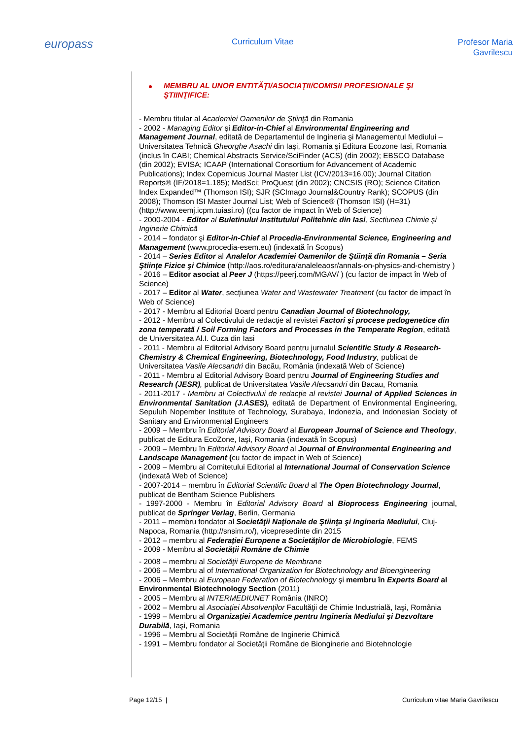europass
Curriculum Vitae
Profesor Maria Gavrilescu
MEMBRU AL UNOR ENTITĂŢI/ASOCIAŢII/COMISII PROFESIONALE ŞI ŞTIINŢIFICE:
- Membru titular al Academiei Oamenilor de Ştiinţă din Romania
- 2002 - Managing Editor şi Editor-in-Chief al Environmental Engineering and Management Journal, editată de Departamentul de Ingineria şi Managementul Mediului – Universitatea Tehnică Gheorghe Asachi din Iaşi, Romania şi Editura Ecozone Iasi, Romania (inclus în CABI; Chemical Abstracts Service/SciFinder (ACS) (din 2002); EBSCO Database (din 2002); EVISA; ICAAP (International Consortium for Advancement of Academic Publications); Index Copernicus Journal Master List (ICV/2013=16.00); Journal Citation Reports® (IF/2018=1.185); MedSci; ProQuest (din 2002); CNCSIS (RO); Science Citation Index Expanded™ (Thomson ISI); SJR (SCImago Journal&Country Rank); SCOPUS (din 2008); Thomson ISI Master Journal List; Web of Science® (Thomson ISI) (H=31) (http://www.eemj.icpm.tuiasi.ro) ((cu factor de impact în Web of Science)
- 2000-2004 - Editor al Buletinului Institutului Politehnic din Iasi, Sectiunea Chimie şi Inginerie Chimică
- 2014 – fondator şi Editor-in-Chief al Procedia-Environmental Science, Engineering and Management (www.procedia-esem.eu) (indexată în Scopus)
- 2014 – Series Editor al Analelor Academiei Oamenilor de Ştiinţă din Romania – Seria Ştiinţe Fizice şi Chimice (http://aos.ro/editura/analeleaosr/annals-on-physics-and-chemistry )
- 2016 – Editor asociat al Peer J (https://peerj.com/MGAV/ ) (cu factor de impact în Web of Science)
- 2017 – Editor al Water, secțiunea Water and Wastewater Treatment (cu factor de impact în Web of Science)
- 2017 - Membru al Editorial Board pentru Canadian Journal of Biotechnology,
- 2012 - Membru al Colectivului de redacţie al revistei Factori şi procese pedogenetice din zona temperată / Soil Forming Factors and Processes in the Temperate Region, editată de Universitatea Al.I. Cuza din Iasi
- 2011 - Membru al Editorial Advisory Board pentru jurnalul Scientific Study & Research-Chemistry & Chemical Engineering, Biotechnology, Food Industry, publicat de Universitatea Vasile Alecsandri din Bacău, România (indexată Web of Science)
- 2011 - Membru al Editorial Advisory Board pentru Journal of Engineering Studies and Research (JESR), publicat de Universitatea Vasile Alecsandri din Bacau, Romania
- 2011-2017 - Membru al Colectivului de redacţie al revistei Journal of Applied Sciences in Environmental Sanitation (J.ASES), editată de Department of Environmental Engineering, Sepuluh Nopember Institute of Technology, Surabaya, Indonezia, and Indonesian Society of Sanitary and Environmental Engineers
- 2009 – Membru în Editorial Advisory Board al European Journal of Science and Theology, publicat de Editura EcoZone, Iaşi, Romania (indexată în Scopus)
- 2009 – Membru în Editorial Advisory Board al Journal of Environmental Engineering and Landscape Management (cu factor de impact in Web of Science)
- 2009 – Membru al Comitetului Editorial al International Journal of Conservation Science (indexată Web of Science)
- 2007-2014 – membru în Editorial Scientific Board al The Open Biotechnology Journal, publicat de Bentham Science Publishers
- 1997-2000 - Membru în Editorial Advisory Board al Bioprocess Engineering journal, publicat de Springer Verlag, Berlin, Germania
- 2011 – membru fondator al Societăţii Naţionale de Ştiinţa şi Ingineria Mediului, Cluj-Napoca, Romania (http://snsim.ro/), vicepresedinte din 2015
- 2012 – membru al Federației Europene a Societăţilor de Microbiologie, FEMS
- 2009 - Membru al Societăţii Române de Chimie
- 2008 – membru al Societăţii Europene de Membrane
- 2006 – Membru al of International Organization for Biotechnology and Bioengineering
- 2006 – Membru al European Federation of Biotechnology şi membru în Experts Board al Environmental Biotechnology Section (2011)
- 2005 – Membru al INTERMEDIUNET România (INRO)
- 2002 – Membru al Asociaţiei Absolvenţilor Facultăţii de Chimie Industrială, Iaşi, România
- 1999 – Membru al Organizaţiei Academice pentru Ingineria Mediului şi Dezvoltare Durabilă, Iaşi, Romania
- 1996 – Membru al Societăţii Române de Inginerie Chimică
- 1991 – Membru fondator al Societăţii Române de Bionginerie and Biotehnologie
Page 12/15 | Curriculum vitae Maria Gavrilescu